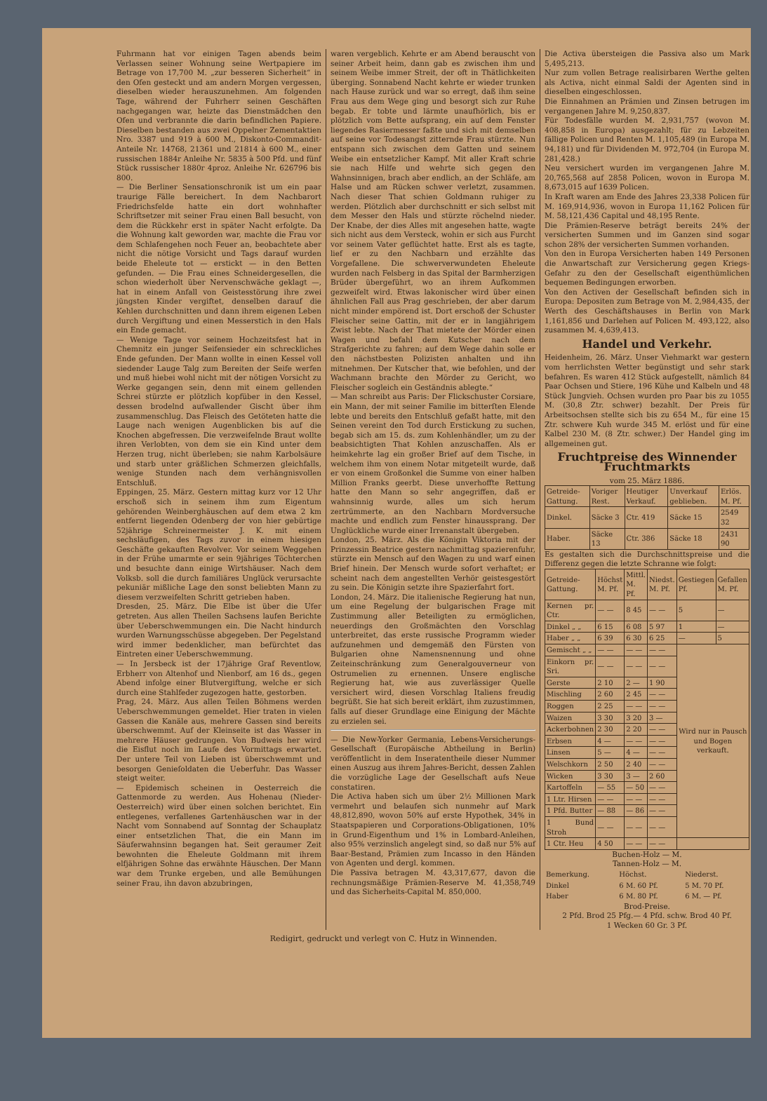Fuhrmann hat vor einigen Tagen abends beim Verlassen seiner Wohnung seine Wertpapiere im Betrage von 17,700 M. „zur besseren Sicherheit“ in den Ofen gesteckt und am andern Morgen vergessen, dieselben wieder herauszunehmen. Am folgenden Tage, während der Fuhrherr seinen Geschäften nachgegangen war, heizte das Dienstmädchen den Ofen und verbrannte die darin befindlichen Papiere. Dieselben bestanden aus zwei Oppelner Zementaktien Nro. 3387 und 919 à 600 M., Diskonto-Commandit-Anteile Nr. 14768, 21361 und 21814 à 600 M., einer russischen 1884r Anleihe Nr. 5835 à 500 Pfd. und fünf Stück russischer 1880r 4proz. Anleihe Nr. 626796 bis 800.
— Die Berliner Sensationschronik ist um ein paar traurige Fälle bereichert. In dem Nachbarort Friedrichsfelde hatte ein dort wohnhafter Schriftsetzer mit seiner Frau einen Ball besucht, von dem die Rückkehr erst in später Nacht erfolgte. Da die Wohnung kalt geworden war, machte die Frau vor dem Schlafengehen noch Feuer an, beobachtete aber nicht die nötige Vorsicht und Tags darauf wurden beide Eheleute tot — erstickt — in den Betten gefunden. — Die Frau eines Schneidergesellen, die schon wiederholt über Nervenschwäche geklagt —, hat in einem Anfall von Geistesstörung ihre zwei jüngsten Kinder vergiftet, denselben darauf die Kehlen durchschnitten und dann ihrem eigenen Leben durch Vergiftung und einen Messerstich in den Hals ein Ende gemacht.
— Wenige Tage vor seinem Hochzeitsfest hat in Chemnitz ein junger Seifensieder ein schreckliches Ende gefunden. Der Mann wollte in einen Kessel voll siedender Lauge Talg zum Bereiten der Seife werfen und muß hiebei wohl nicht mit der nötigen Vorsicht zu Werke gegangen sein, denn mit einem gellenden Schrei stürzte er plötzlich kopfüber in den Kessel, dessen brodelnd aufwallender Gischt über ihm zusammenschlug. Das Fleisch des Getöteten hatte die Lauge nach wenigen Augenblicken bis auf die Knochen abgefressen. Die verzweifelnde Braut wollte ihren Verlobten, von dem sie ein Kind unter dem Herzen trug, nicht überleben; sie nahm Karbolsäure und starb unter gräßlichen Schmerzen gleichfalls, wenige Stunden nach dem verhängnisvollen Entschluß.
Eppingen, 25. März. Gestern mittag kurz vor 12 Uhr erschoß sich in seinem ihm zum Eigentum gehörenden Weinberghäuschen auf dem etwa 2 km entfernt liegenden Odenberg der von hier gebürtige 52jährige Schreinermeister J. K. mit einem sechsläufigen, des Tags zuvor in einem hiesigen Geschäfte gekauften Revolver. Vor seinem Weggehen in der Frühe umarmte er sein 9jähriges Töchterchen und besuchte dann einige Wirtshäuser. Nach dem Volksb. soll die durch familiäres Unglück verursachte pekuniär mißliche Lage den sonst beliebten Mann zu diesem verzweifelten Schritt getrieben haben.
Dresden, 25. März. Die Elbe ist über die Ufer getreten. Aus allen Theilen Sachsens laufen Berichte über Ueberschwemmungen ein. Die Nacht hindurch wurden Warnungsschüsse abgegeben. Der Pegelstand wird immer bedenklicher, man befürchtet das Eintreten einer Ueberschwemmung.
— In Jersbeck ist der 17jährige Graf Reventlow, Erbherr von Altenhof und Nienborf, am 16 ds., gegen Abend infolge einer Blutvergiftung, welche er sich durch eine Stahlfeder zugezogen hatte, gestorben.
Prag, 24. März. Aus allen Teilen Böhmens werden Ueberschwemmungen gemeldet. Hier traten in vielen Gassen die Kanäle aus, mehrere Gassen sind bereits überschwemmt. Auf der Kleinseite ist das Wasser in mehrere Häuser gedrungen. Von Budweis her wird die Eisflut noch im Laufe des Vormittags erwartet. Der untere Teil von Lieben ist überschwemmt und besorgen Genieſoldaten die Ueberfuhr. Das Wasser steigt weiter.
— Epidemisch scheinen in Oesterreich die Gattenmorde zu werden. Aus Hohenau (Nieder-Oesterreich) wird über einen solchen berichtet. Ein entlegenes, verfallenes Gartenhäuschen war in der Nacht vom Sonnabend auf Sonntag der Schauplatz einer entsetzlichen That, die ein Mann im Säuferwahnsinn begangen hat. Seit geraumer Zeit bewohnten die Eheleute Goldmann mit ihrem elfjährigen Sohne das erwähnte Häuschen. Der Mann war dem Trunke ergeben, und alle Bemühungen seiner Frau, ihn davon abzubringen,
waren vergeblich. Kehrte er am Abend berauscht von seiner Arbeit heim, dann gab es zwischen ihm und seinem Weibe immer Streit, der oft in Thätlichkeiten überging. Sonnabend Nacht kehrte er wieder trunken nach Hause zurück und war so erregt, daß ihm seine Frau aus dem Wege ging und besorgt sich zur Ruhe begab. Er tobte und lärmte unaufhörlich, bis er plötzlich vom Bette aufsprang, ein auf dem Fenster liegendes Rasiermesser faßte und sich mit demselben auf seine vor Todesangst zitternde Frau stürzte. Nun entspann sich zwischen dem Gatten und seinem Weibe ein entsetzlicher Kampf. Mit aller Kraft schrie sie nach Hilfe und wehrte sich gegen den Wahnsinnigen, brach aber endlich, an der Schläfe, am Halse und am Rücken schwer verletzt, zusammen. Nach dieser That schien Goldmann ruhiger zu werden. Plötzlich aber durchschnitt er sich selbst mit dem Messer den Hals und stürzte röchelnd nieder. Der Knabe, der dies Alles mit angesehen hatte, wagte sich nicht aus dem Versteck, wohin er sich aus Furcht vor seinem Vater geflüchtet hatte. Erst als es tagte, lief er zu den Nachbarn und erzählte das Vorgefallene. Die schwerverwundeten Eheleute wurden nach Felsberg in das Spital der Barmherzigen Brüder übergeführt, wo an ihrem Aufkommen gezweifelt wird. Etwas lakonischer wird über einen ähnlichen Fall aus Prag geschrieben, der aber darum nicht minder empörend ist. Dort erschoß der Schuster Fleischer seine Gattin, mit der er in langjährigem Zwist lebte. Nach der That mietete der Mörder einen Wagen und befahl dem Kutscher nach dem Strafgerichte zu fahren; auf dem Wege dahin solle er den nächstbesten Polizisten anhalten und ihn mitnehmen. Der Kutscher that, wie befohlen, und der Wachmann brachte den Mörder zu Gericht, wo Fleischer sogleich ein Geständnis ablegte.“
— Man schreibt aus Paris: Der Flickschuster Corsiare, ein Mann, der mit seiner Familie im bitterſten Elende lebte und bereits den Entschluß gefaßt hatte, mit den Seinen vereint den Tod durch Erstickung zu suchen, begab sich am 15. ds. zum Kohlenhändler, um zu der beabsichtigten That Kohlen anzuschaffen. Als er heimkehrte lag ein großer Brief auf dem Tische, in welchem ihm von einem Notar mitgeteilt wurde, daß er von einem Großonkel die Summe von einer halben Million Franks geerbt. Diese unverhoffte Rettung hatte den Mann so sehr angegriffen, daß er wahnsinnig wurde, alles um sich herum zertrümmerte, an den Nachbarn Mordversuche machte und endlich zum Fenster hinaussprang. Der Unglückliche wurde einer Irrenanstalt übergeben.
London, 25. März. Als die Königin Viktoria mit der Prinzessin Beatrice gestern nachmittag spazierenfuhr, stürzte ein Mensch auf den Wagen zu und warf einen Brief hinein. Der Mensch wurde sofort verhaftet; er scheint nach dem angestellten Verhör geistesgestört zu sein. Die Königin setzte ihre Spazierfahrt fort.
London, 24. März. Die italienische Regierung hat nun, um eine Regelung der bulgarischen Frage mit Zustimmung aller Beteiligten zu ermöglichen, neuerdings den Großmächten den Vorschlag unterbreitet, das erste russische Programm wieder aufzunehmen und demgemäß den Fürsten von Bulgarien ohne Namensnennung und ohne Zeiteinschränkung zum Generalgouverneur von Ostrumelien zu ernennen. Unsere englische Regierung hat, wie aus zuverlässiger Quelle versichert wird, diesen Vorschlag Italiens freudig begrüßt. Sie hat sich bereit erklärt, ihm zuzustimmen, falls auf dieser Grundlage eine Einigung der Mächte zu erzielen sei.
— Die New-Yorker Germania, Lebens-Versicherungs-Gesellschaft (Europäische Abtheilung in Berlin) veröffentlicht in dem Inseratentheile dieser Nummer einen Auszug aus ihrem Jahres-Bericht, dessen Zahlen die vorzügliche Lage der Gesellschaft aufs Neue constatiren.
Die Activa haben sich um über 2½ Millionen Mark vermehrt und belaufen sich nunmehr auf Mark 48,812,890, wovon 50% auf erste Hypothek, 34% in Staatspapieren und Corporations-Obligationen, 10% in Grund-Eigenthum und 1% in Lombard-Anleihen, also 95% verzinslich angelegt sind, so daß nur 5% auf Baar-Bestand, Prämien zum Incasso in den Händen von Agenten und dergl. kommen.
Die Passiva betragen M. 43,317,677, davon die rechnungsmäßige Prämien-Reserve M. 41,358,749 und das Sicherheits-Capital M. 850,000.
Die Activa übersteigen die Passiva also um Mark 5,495,213.
Nur zum vollen Betrage realisirbaren Werthe gelten als Activa, nicht einmal Saldi der Agenten sind in dieselben eingeschlossen.
Die Einnahmen an Prämien und Zinsen betrugen im vergangenen Jahre M. 9,250,837.
Für Todesfälle wurden M. 2,931,757 (wovon M. 408,858 in Europa) ausgezahlt; für zu Lebzeiten fällige Policen und Renten M. 1,105,489 (in Europa M. 94,181) und für Dividenden M. 972,704 (in Europa M. 281,428.)
Neu versichert wurden im vergangenen Jahre M. 20,765,568 auf 2858 Policen, wovon in Europa M. 8,673,015 auf 1639 Policen.
In Kraft waren am Ende des Jahres 23,338 Policen für M. 169,914,936, wovon in Europa 11,162 Policen für M. 58,121,436 Capital und 48,195 Rente.
Die Prämien-Reserve beträgt bereits 24% der versicherten Summen und im Ganzen sind sogar schon 28% der versicherten Summen vorhanden.
Von den in Europa Versicherten haben 149 Personen die Anwartschaft zur Versicherung gegen Kriegs-Gefahr zu den der Gesellschaft eigenthümlichen bequemen Bedingungen erworben.
Von den Activen der Gesellschaft befinden sich in Europa: Depositen zum Betrage von M. 2,984,435, der Werth des Geschäftshauses in Berlin von Mark 1,161,856 und Darlehen auf Policen M. 493,122, also zusammen M. 4,639,413.
Handel und Verkehr.
Heidenheim, 26. März. Unser Viehmarkt war gestern vom herrlichsten Wetter begünstigt und sehr stark befahren. Es waren 412 Stück aufgestellt, nämlich 84 Paar Ochsen und Stiere, 196 Kühe und Kalbeln und 48 Stück Jungvieh. Ochsen wurden pro Paar bis zu 1055 M. (30,8 Ztr. schwer) bezahlt. Der Preis für Arbeitsochsen stellte sich bis zu 654 M., für eine 15 Ztr. schwere Kuh wurde 345 M. erlöst und für eine Kalbel 230 M. (8 Ztr. schwer.) Der Handel ging im allgemeinen gut.
Fruchtpreise des Winnender Fruchtmarkts
vom 25. März 1886.
| Getreide-Gattung. | Voriger Rest. | Heutiger Verkauf. | Unverkauf geblieben. | Erlös. M. Pf. |
| --- | --- | --- | --- | --- |
| Dinkel. | Säcke 3 | Ctr. 419 | Säcke 15 | 2549 32 |
| Haber. | Säcke 13 | Ctr. 386 | Säcke 18 | 2431 90 |
Es gestalten sich die Durchschnittspreise und die Differenz gegen die letzte Schranne wie folgt:
| Getreide-Gattung. | Höchst M. Pf. | Mittl. M. Pf. | Niedst. M. Pf. | Gestiegen Pf. | Gefallen M. Pf. |
| --- | --- | --- | --- | --- | --- |
| Kernen pr. Ctr. | — — | 8 45 | — — | 5 | — |
| Dinkel „ „ | 6 15 | 6 08 | 5 97 | 1 | — |
| Haber „ „ | 6 39 | 6 30 | 6 25 | — | 5 |
| Gemischt „ „ | — — | — — | — — | Wird nur in Pausch und Bogen verkauft. | |
| Einkorn pr. Sri. | — — | — — | — — | | |
| Gerste | 2 10 | 2 — | 1 90 | | |
| Mischling | 2 60 | 2 45 | — — | | |
| Roggen | 2 25 | — — | — — | | |
| Waizen | 3 30 | 3 20 | 3 — | | |
| Ackerbohnen | 2 30 | 2 20 | — — | | |
| Erbsen | 4 — | — — | — — | | |
| Linsen | 5 — | 4 — | — — | | |
| Welschkorn | 2 50 | 2 40 | — — | | |
| Wicken | 3 30 | 3 — | 2 60 | | |
| Kartoffeln | — 55 | — 50 | — — | | |
| 1 Ltr. Hirsen | — — | — — | — — | | |
| 1 Pfd. Butter | — 88 | — 86 | — — | | |
| 1 Bund Stroh | — — | — — | — — | | |
| 1 Ctr. Heu | 4 50 | — — | — — | | |
Buchen-Holz — M.
Tannen-Holz — M.
| Bemerkung. | Höchst. | Niederst. |
| Dinkel | 6 M. 60 Pf. | 5 M. 70 Pf. |
| Haber | 6 M. 80 Pf. | 6 M. — Pf. |
Brod-Preise.
2 Pfd. Brod 25 Pfg.— 4 Pfd. schw. Brod 40 Pf.
1 Wecken 60 Gr. 3 Pf.
Redigirt, gedruckt und verlegt von C. Hutz in Winnenden.